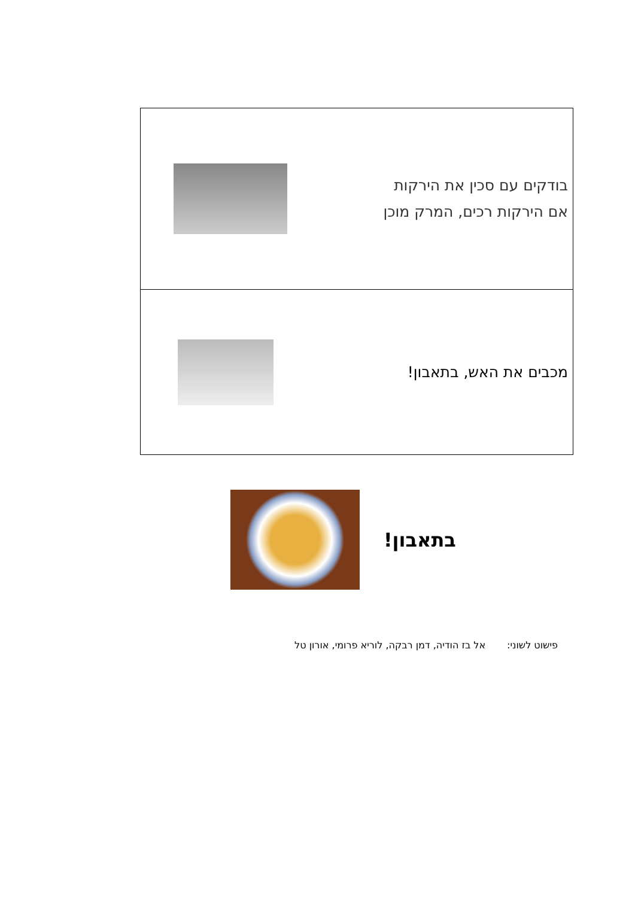| בודקים עם סכין את הירקות אם הירקות רכים, המרק מוכן |
| מכבים את האש, בתאבון! |
בתאבון!
פישוט לשוני: אל בז הודיה, דמן רבקה, לוריא פרומי, אורון טל